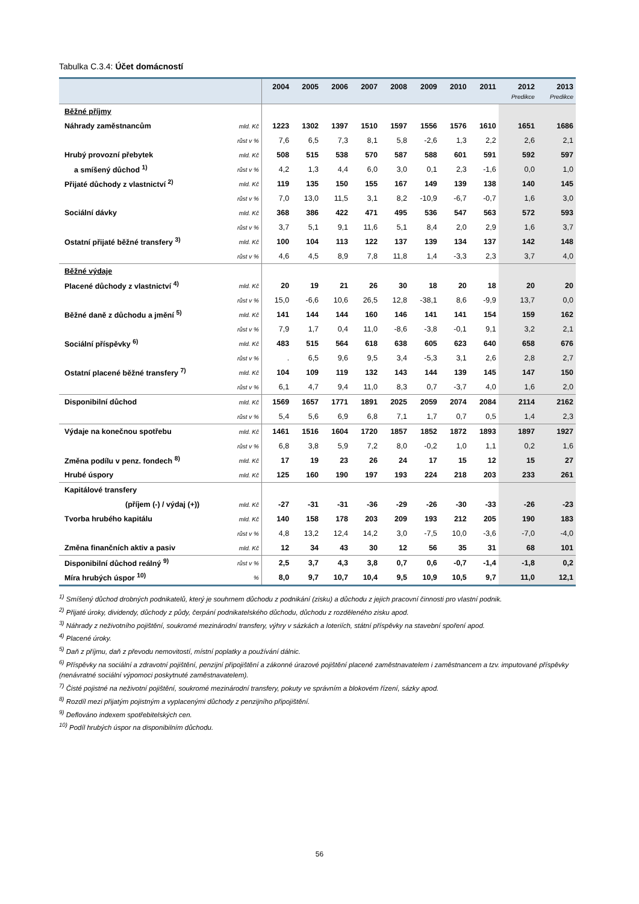Tabulka C.3.4: Účet domácností
| | | 2004 | 2005 | 2006 | 2007 | 2008 | 2009 | 2010 | 2011 | 2012 | 2013 |
| --- | --- | --- | --- | --- | --- | --- | --- | --- | --- | --- | --- |
| | | | | | | | | | | Predikce | Predikce |
| Běžné příjmy | | | | | | | | | | | |
| Náhrady zaměstnancům | mld. Kč | 1223 | 1302 | 1397 | 1510 | 1597 | 1556 | 1576 | 1610 | 1651 | 1686 |
| | růst v % | 7,6 | 6,5 | 7,3 | 8,1 | 5,8 | -2,6 | 1,3 | 2,2 | 2,6 | 2,1 |
| Hrubý provozní přebytek | mld. Kč | 508 | 515 | 538 | 570 | 587 | 588 | 601 | 591 | 592 | 597 |
| a smíšený důchod <sup>1)</sup> | růst v % | 4,2 | 1,3 | 4,4 | 6,0 | 3,0 | 0,1 | 2,3 | -1,6 | 0,0 | 1,0 |
| Přijaté důchody z vlastnictví <sup>2)</sup> | mld. Kč | 119 | 135 | 150 | 155 | 167 | 149 | 139 | 138 | 140 | 145 |
| | růst v % | 7,0 | 13,0 | 11,5 | 3,1 | 8,2 | -10,9 | -6,7 | -0,7 | 1,6 | 3,0 |
| Sociální dávky | mld. Kč | 368 | 386 | 422 | 471 | 495 | 536 | 547 | 563 | 572 | 593 |
| | růst v % | 3,7 | 5,1 | 9,1 | 11,6 | 5,1 | 8,4 | 2,0 | 2,9 | 1,6 | 3,7 |
| Ostatní přijaté běžné transfery <sup>3)</sup> | mld. Kč | 100 | 104 | 113 | 122 | 137 | 139 | 134 | 137 | 142 | 148 |
| | růst v % | 4,6 | 4,5 | 8,9 | 7,8 | 11,8 | 1,4 | -3,3 | 2,3 | 3,7 | 4,0 |
| Běžné výdaje | | | | | | | | | | | |
| Placené důchody z vlastnictví <sup>4)</sup> | mld. Kč | 20 | 19 | 21 | 26 | 30 | 18 | 20 | 18 | 20 | 20 |
| | růst v % | 15,0 | -6,6 | 10,6 | 26,5 | 12,8 | -38,1 | 8,6 | -9,9 | 13,7 | 0,0 |
| Běžné daně z důchodu a jmění <sup>5)</sup> | mld. Kč | 141 | 144 | 144 | 160 | 146 | 141 | 141 | 154 | 159 | 162 |
| | růst v % | 7,9 | 1,7 | 0,4 | 11,0 | -8,6 | -3,8 | -0,1 | 9,1 | 3,2 | 2,1 |
| Sociální příspěvky <sup>6)</sup> | mld. Kč | 483 | 515 | 564 | 618 | 638 | 605 | 623 | 640 | 658 | 676 |
| | růst v % | . | 6,5 | 9,6 | 9,5 | 3,4 | -5,3 | 3,1 | 2,6 | 2,8 | 2,7 |
| Ostatní placené běžné transfery <sup>7)</sup> | mld. Kč | 104 | 109 | 119 | 132 | 143 | 144 | 139 | 145 | 147 | 150 |
| | růst v % | 6,1 | 4,7 | 9,4 | 11,0 | 8,3 | 0,7 | -3,7 | 4,0 | 1,6 | 2,0 |
| Disponibilní důchod | mld. Kč | 1569 | 1657 | 1771 | 1891 | 2025 | 2059 | 2074 | 2084 | 2114 | 2162 |
| | růst v % | 5,4 | 5,6 | 6,9 | 6,8 | 7,1 | 1,7 | 0,7 | 0,5 | 1,4 | 2,3 |
| Výdaje na konečnou spotřebu | mld. Kč | 1461 | 1516 | 1604 | 1720 | 1857 | 1852 | 1872 | 1893 | 1897 | 1927 |
| | růst v % | 6,8 | 3,8 | 5,9 | 7,2 | 8,0 | -0,2 | 1,0 | 1,1 | 0,2 | 1,6 |
| Změna podílu v penz. fondech <sup>8)</sup> | mld. Kč | 17 | 19 | 23 | 26 | 24 | 17 | 15 | 12 | 15 | 27 |
| Hrubé úspory | mld. Kč | 125 | 160 | 190 | 197 | 193 | 224 | 218 | 203 | 233 | 261 |
| Kapitálové transfery | | | | | | | | | | | |
| (příjem (-) / výdaj (+)) | mld. Kč | -27 | -31 | -31 | -36 | -29 | -26 | -30 | -33 | -26 | -23 |
| Tvorba hrubého kapitálu | mld. Kč | 140 | 158 | 178 | 203 | 209 | 193 | 212 | 205 | 190 | 183 |
| | růst v % | 4,8 | 13,2 | 12,4 | 14,2 | 3,0 | -7,5 | 10,0 | -3,6 | -7,0 | -4,0 |
| Změna finančních aktiv a pasiv | mld. Kč | 12 | 34 | 43 | 30 | 12 | 56 | 35 | 31 | 68 | 101 |
| Disponibilní důchod reálný <sup>9)</sup> | růst v % | 2,5 | 3,7 | 4,3 | 3,8 | 0,7 | 0,6 | -0,7 | -1,4 | -1,8 | 0,2 |
| Míra hrubých úspor <sup>10)</sup> | % | 8,0 | 9,7 | 10,7 | 10,4 | 9,5 | 10,9 | 10,5 | 9,7 | 11,0 | 12,1 |
<sup>1)</sup> Smíšený důchod drobných podnikatelů, který je souhrnem důchodu z podnikání (zisku) a důchodu z jejich pracovní činnosti pro vlastní podnik.
<sup>2)</sup> Přijaté úroky, dividendy, důchody z půdy, čerpání podnikatelského důchodu, důchodu z rozděleného zisku apod.
<sup>3)</sup> Náhrady z neživotního pojištění, soukromé mezinárodní transfery, výhry v sázkách a loteriích, státní příspěvky na stavební spoření apod.
<sup>4)</sup> Placené úroky.
<sup>5)</sup> Daň z příjmu, daň z převodu nemovitostí, místní poplatky a používání dálnic.
<sup>6)</sup> Příspěvky na sociální a zdravotní pojištění, penzijní připojištění a zákonné úrazové pojištění placené zaměstnavatelem i zaměstnancem a tzv. imputované příspěvky (nenávratné sociální výpomoci poskytnuté zaměstnavatelem).
<sup>7)</sup> Čisté pojistné na neživotní pojištění, soukromé mezinárodní transfery, pokuty ve správním a blokovém řízení, sázky apod.
<sup>8)</sup> Rozdíl mezi přijatým pojistným a vyplacenými důchody z penzijního připojištění.
<sup>9)</sup> Deflováno indexem spotřebitelských cen.
<sup>10)</sup> Podíl hrubých úspor na disponibilním důchodu.
56